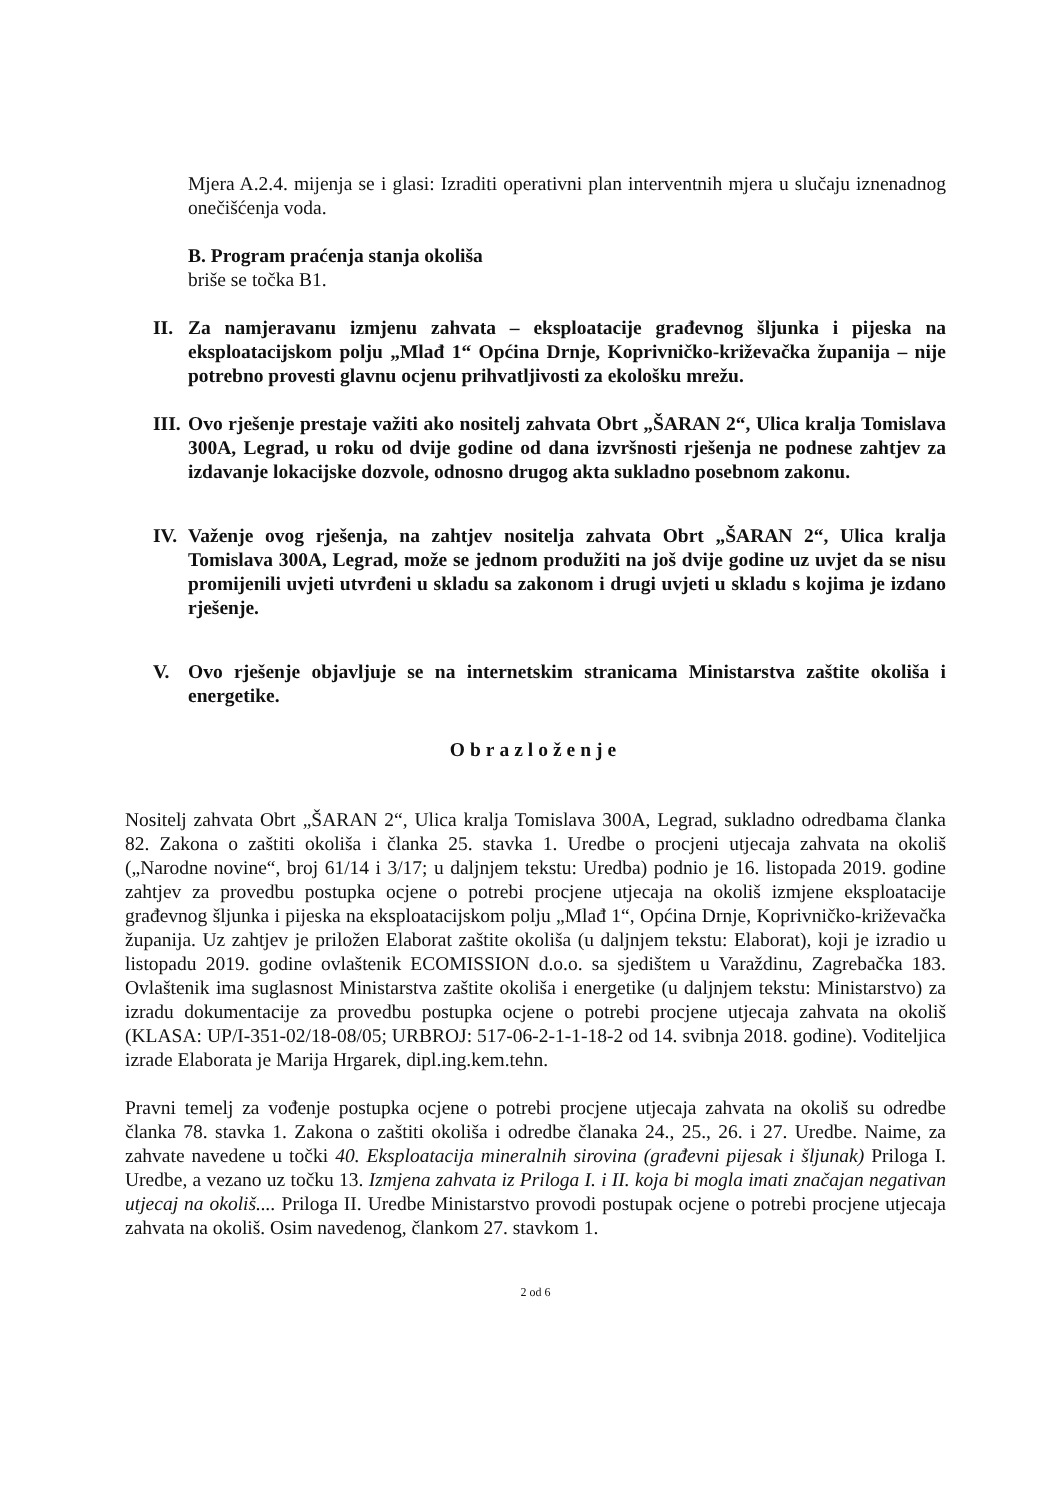Mjera A.2.4. mijenja se i glasi: Izraditi operativni plan interventnih mjera u slučaju iznenadnog onečišćenja voda.
B. Program praćenja stanja okoliša
briše se točka B1.
II. Za namjeravanu izmjenu zahvata – eksploatacije građevnog šljunka i pijeska na eksploatacijskom polju „Mlađ 1“ Općina Drnje, Koprivničko-križevačka županija – nije potrebno provesti glavnu ocjenu prihvatljivosti za ekološku mrežu.
III. Ovo rješenje prestaje važiti ako nositelj zahvata Obrt „ŠARAN 2“, Ulica kralja Tomislava 300A, Legrad, u roku od dvije godine od dana izvršnosti rješenja ne podnese zahtjev za izdavanje lokacijske dozvole, odnosno drugog akta sukladno posebnom zakonu.
IV. Važenje ovog rješenja, na zahtjev nositelja zahvata Obrt „ŠARAN 2“, Ulica kralja Tomislava 300A, Legrad, može se jednom produžiti na još dvije godine uz uvjet da se nisu promijenili uvjeti utvrđeni u skladu sa zakonom i drugi uvjeti u skladu s kojima je izdano rješenje.
V. Ovo rješenje objavljuje se na internetskim stranicama Ministarstva zaštite okoliša i energetike.
Obrazloženje
Nositelj zahvata Obrt „ŠARAN 2“, Ulica kralja Tomislava 300A, Legrad, sukladno odredbama članka 82. Zakona o zaštiti okoliša i članka 25. stavka 1. Uredbe o procjeni utjecaja zahvata na okoliš („Narodne novine“, broj 61/14 i 3/17; u daljnjem tekstu: Uredba) podnio je 16. listopada 2019. godine zahtjev za provedbu postupka ocjene o potrebi procjene utjecaja na okoliš izmjene eksploatacije građevnog šljunka i pijeska na eksploatacijskom polju „Mlađ 1“, Općina Drnje, Koprivničko-križevačka županija. Uz zahtjev je priložen Elaborat zaštite okoliša (u daljnjem tekstu: Elaborat), koji je izradio u listopadu 2019. godine ovlaštenik ECOMISSION d.o.o. sa sjedištem u Varaždinu, Zagrebačka 183. Ovlaštenik ima suglasnost Ministarstva zaštite okoliša i energetike (u daljnjem tekstu: Ministarstvo) za izradu dokumentacije za provedbu postupka ocjene o potrebi procjene utjecaja zahvata na okoliš (KLASA: UP/I-351-02/18-08/05; URBROJ: 517-06-2-1-1-18-2 od 14. svibnja 2018. godine). Voditeljica izrade Elaborata je Marija Hrgarek, dipl.ing.kem.tehn.
Pravni temelj za vođenje postupka ocjene o potrebi procjene utjecaja zahvata na okoliš su odredbe članka 78. stavka 1. Zakona o zaštiti okoliša i odredbe članaka 24., 25., 26. i 27. Uredbe. Naime, za zahvate navedene u točki 40. Eksploatacija mineralnih sirovina (građevni pijesak i šljunak) Priloga I. Uredbe, a vezano uz točku 13. Izmjena zahvata iz Priloga I. i II. koja bi mogla imati značajan negativan utjecaj na okoliš.... Priloga II. Uredbe Ministarstvo provodi postupak ocjene o potrebi procjene utjecaja zahvata na okoliš. Osim navedenog, člankom 27. stavkom 1.
2 od 6